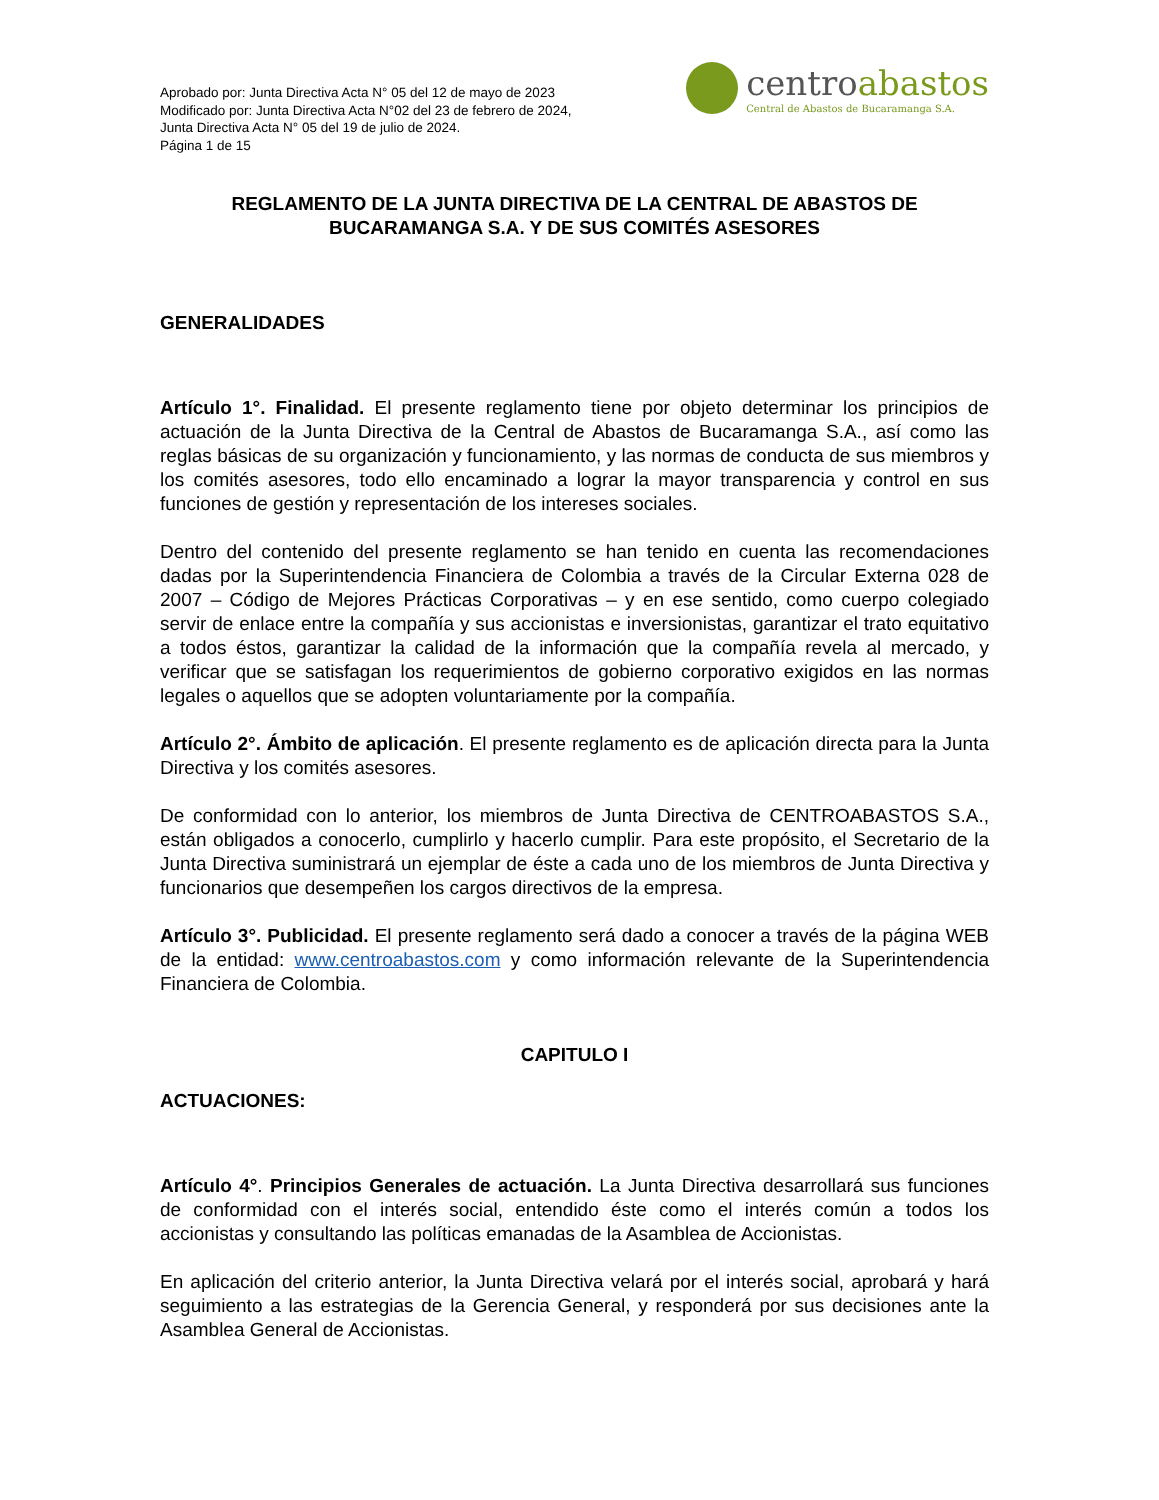Aprobado por: Junta Directiva Acta N° 05 del 12 de mayo de 2023
Modificado por: Junta Directiva Acta N°02 del 23 de febrero de 2024,
Junta Directiva Acta N° 05 del 19 de julio de 2024.
Página 1 de 15
centroabastos
Central de Abastos de Bucaramanga S.A.
REGLAMENTO DE LA JUNTA DIRECTIVA DE LA CENTRAL DE ABASTOS DE BUCARAMANGA S.A. Y DE SUS COMITÉS ASESORES
GENERALIDADES
Artículo 1°. Finalidad. El presente reglamento tiene por objeto determinar los principios de actuación de la Junta Directiva de la Central de Abastos de Bucaramanga S.A., así como las reglas básicas de su organización y funcionamiento, y las normas de conducta de sus miembros y los comités asesores, todo ello encaminado a lograr la mayor transparencia y control en sus funciones de gestión y representación de los intereses sociales.
Dentro del contenido del presente reglamento se han tenido en cuenta las recomendaciones dadas por la Superintendencia Financiera de Colombia a través de la Circular Externa 028 de 2007 – Código de Mejores Prácticas Corporativas – y en ese sentido, como cuerpo colegiado servir de enlace entre la compañía y sus accionistas e inversionistas, garantizar el trato equitativo a todos éstos, garantizar la calidad de la información que la compañía revela al mercado, y verificar que se satisfagan los requerimientos de gobierno corporativo exigidos en las normas legales o aquellos que se adopten voluntariamente por la compañía.
Artículo 2°. Ámbito de aplicación. El presente reglamento es de aplicación directa para la Junta Directiva y los comités asesores.
De conformidad con lo anterior, los miembros de Junta Directiva de CENTROABASTOS S.A., están obligados a conocerlo, cumplirlo y hacerlo cumplir. Para este propósito, el Secretario de la Junta Directiva suministrará un ejemplar de éste a cada uno de los miembros de Junta Directiva y funcionarios que desempeñen los cargos directivos de la empresa.
Artículo 3°. Publicidad. El presente reglamento será dado a conocer a través de la página WEB de la entidad: www.centroabastos.com y como información relevante de la Superintendencia Financiera de Colombia.
CAPITULO I
ACTUACIONES:
Artículo 4°. Principios Generales de actuación. La Junta Directiva desarrollará sus funciones de conformidad con el interés social, entendido éste como el interés común a todos los accionistas y consultando las políticas emanadas de la Asamblea de Accionistas.
En aplicación del criterio anterior, la Junta Directiva velará por el interés social, aprobará y hará seguimiento a las estrategias de la Gerencia General, y responderá por sus decisiones ante la Asamblea General de Accionistas.